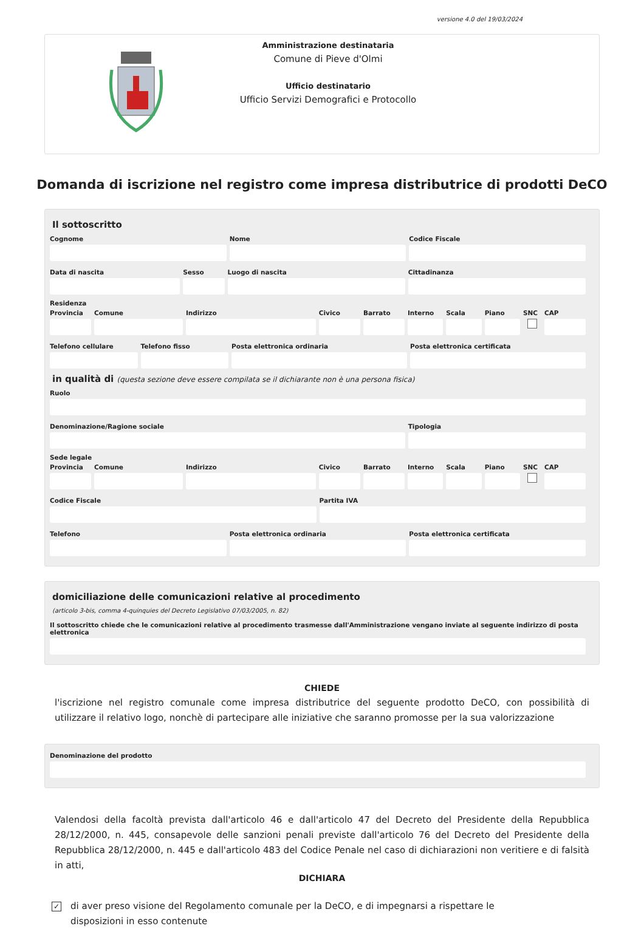versione 4.0 del 19/03/2024
Amministrazione destinataria
Comune di Pieve d'Olmi
Ufficio destinatario
Ufficio Servizi Demografici e Protocollo
Domanda di iscrizione nel registro come impresa distributrice di prodotti DeCO
Il sottoscritto
Cognome Nome Codice Fiscale
Data di nascita Sesso Luogo di nascita Cittadinanza
Residenza
Provincia Comune Indirizzo Civico Barrato Interno Scala Piano SNC CAP
Telefono cellulare Telefono fisso Posta elettronica ordinaria Posta elettronica certificata
in qualità di (questa sezione deve essere compilata se il dichiarante non è una persona fisica)
Ruolo
Denominazione/Ragione sociale Tipologia
Sede legale
Provincia Comune Indirizzo Civico Barrato Interno Scala Piano SNC CAP
Codice Fiscale Partita IVA
Telefono Posta elettronica ordinaria Posta elettronica certificata
domiciliazione delle comunicazioni relative al procedimento
(articolo 3-bis, comma 4-quinquies del Decreto Legislativo 07/03/2005, n. 82)
Il sottoscritto chiede che le comunicazioni relative al procedimento trasmesse dall'Amministrazione vengano inviate al seguente indirizzo di posta elettronica
CHIEDE
l'iscrizione nel registro comunale come impresa distributrice del seguente prodotto DeCO, con possibilità di utilizzare il relativo logo, nonchè di partecipare alle iniziative che saranno promosse per la sua valorizzazione
Denominazione del prodotto
Valendosi della facoltà prevista dall'articolo 46 e dall'articolo 47 del Decreto del Presidente della Repubblica 28/12/2000, n. 445, consapevole delle sanzioni penali previste dall'articolo 76 del Decreto del Presidente della Repubblica 28/12/2000, n. 445 e dall'articolo 483 del Codice Penale nel caso di dichiarazioni non veritiere e di falsità in atti,
DICHIARA
✓ di aver preso visione del Regolamento comunale per la DeCO, e di impegnarsi a rispettare le disposizioni in esso contenute